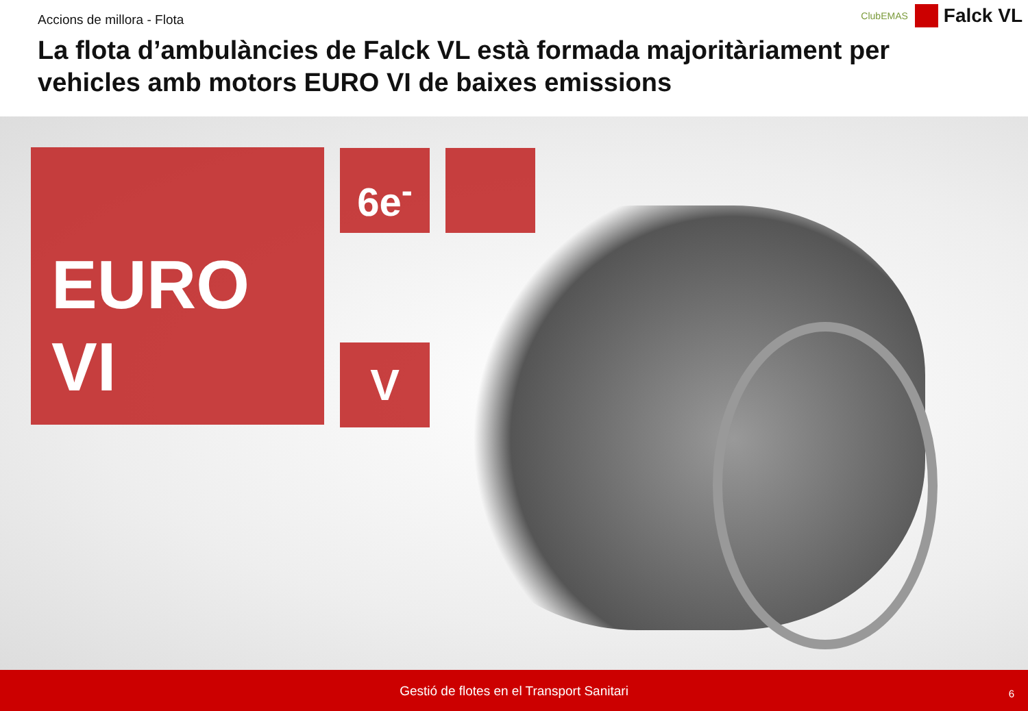Accions de millora - Flota
ClubEMAS
Falck VL
La flota d’ambulàncies de Falck VL està formada majoritàriament per vehicles amb motors EURO VI de baixes emissions
EURO
VI
6e<sup>-</sup>
V
Gestió de flotes en el Transport Sanitari 6